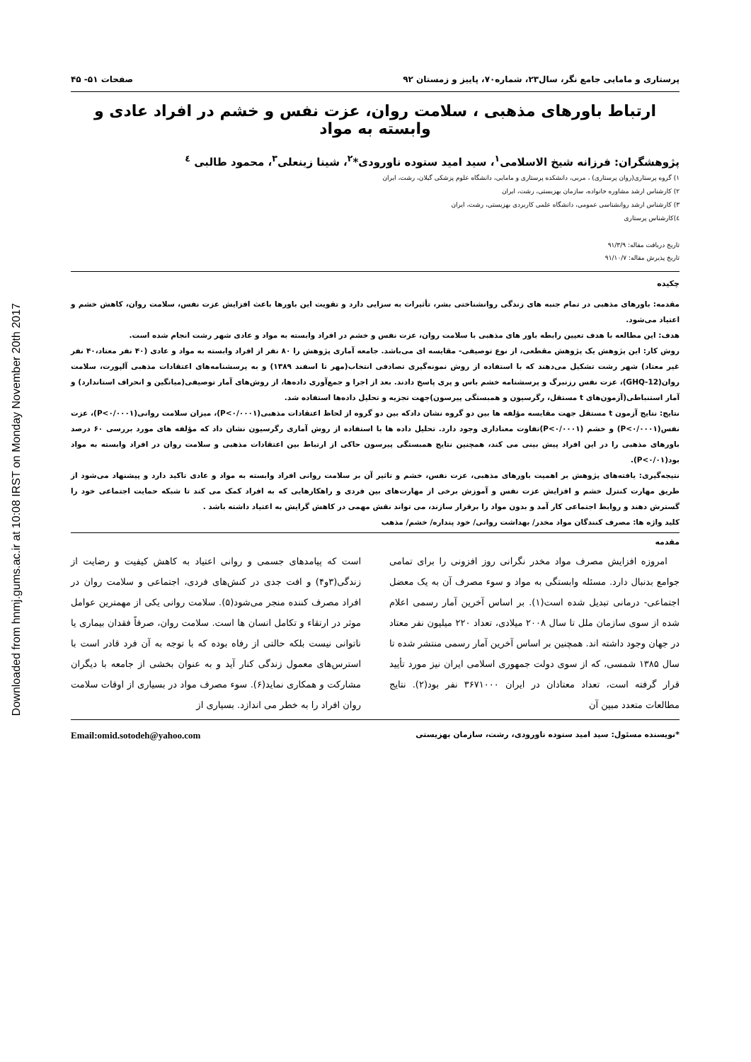Downloaded from hnmj.gums.ac.ir at 10:08 IRST on Monday November 20th 2017
پرستاری و مامایی جامع نگر، سال۲۳، شماره۷۰، پاییز و زمستان ۹۲ صفحات ۵۱- ۴۵
ارتباط باورهای مذهبی ، سلامت روان، عزت نفس و خشم در افراد عادی و وابسته به مواد
پژوهشگران: فرزانه شیخ الاسلامی<sup>۱</sup>، سید امید ستوده ناورودی*<sup>۲</sup>، شینا زینعلی<sup>۳</sup>، محمود طالبی <sup>٤</sup>
۱) گروه پرستاری(روان پرستاری) ، مربی، دانشکده پرستاری و مامایی، دانشگاه علوم پزشکی گیلان، رشت، ایران
۲) کارشناس ارشد مشاوره خانواده، سازمان بهزیستی، رشت، ایران
۳) کارشناس ارشد روانشناسی عمومی، دانشگاه علمی کاربردی بهزیستی، رشت، ایران
٤)کارشناس پرستاری
تاریخ دریافت مقاله: ۹۱/۳/۹
تاریخ پذیرش مقاله: ۹۱/۱۰/۷
چکیده
مقدمه: باورهای مذهبی در تمام جنبه های زندگی روانشناختی بشر، تأثیرات به سزایی دارد و تقویت این باورها باعث افزایش عزت نفس، سلامت روان، کاهش خشم و اعتیاد می‌شود.
هدف: این مطالعه با هدف تعیین رابطه باور های مذهبی با سلامت روان، عزت نفس و خشم در افراد وابسته به مواد و عادی شهر رشت انجام شده است.
روش کار: این پژوهش یک پژوهش مقطعی، از نوع توصیفی- مقایسه ای می‌باشد. جامعه آماری پژوهش را ۸۰ نفر از افراد وابسته به مواد و عادی (۴۰ نفر معتاد،۴۰ نفر غیر معتاد) شهر رشت تشکیل می‌دهند که با استفاده از روش نمونه‌گیری تصادفی انتخاب(مهر تا اسفند ۱۳۸۹) و به پرسشنامه‌های اعتقادات مذهبی آلپورت، سلامت روان(GHQ-12)، عزت نفس رزنبرگ و پرسشنامه خشم باس و پری پاسخ دادند. بعد از اجرا و جمع‌آوری داده‌ها، از روش‌های آمار توصیفی(میانگین و انحراف استاندارد) و آمار استنباطی(آزمون‌های t مستقل، رگرسیون و همبستگی پیرسون)جهت تجزیه و تحلیل داده‌ها استفاده شد.
نتایج: نتایج آزمون t مستقل جهت مقایسه مؤلفه ها بین دو گروه نشان دادکه بین دو گروه از لحاظ اعتقادات مذهبی(P<۰/۰۰۰۱)، میزان سلامت روانی(P<۰/۰۰۰۱)، عزت نفس(P<۰/۰۰۰۱) و خشم (P<۰/۰۰۰۱)تفاوت معناداری وجود دارد. تحلیل داده ها با استفاده از روش آماری رگرسیون نشان داد که مؤلفه های مورد بررسی ۶۰ درصد باورهای مذهبی را در این افراد پیش بینی می کند، همچنین نتایج همبستگی پیرسون حاکی از ارتباط بین اعتقادات مذهبی و سلامت روان در افراد وابسته به مواد بود(P<۰/۰۱).
نتیجه‌گیری: یافته‌های پژوهش بر اهمیت باورهای مذهبی، عزت نفس، خشم و تاثیر آن بر سلامت روانی افراد وابسته به مواد و عادی تاکید دارد و پیشنهاد می‌شود از طریق مهارت کنترل خشم و افزایش عزت نفس و آموزش برخی از مهارت‌های بین فردی و راهکارهایی که به افراد کمک می کند تا شبکه حمایت اجتماعی خود را گسترش دهند و روابط اجتماعی کار آمد و بدون مواد را برقرار سازند، می تواند نقش مهمی در کاهش گرایش به اعتیاد داشته باشد .
کلید واژه ها: مصرف کنندگان مواد مخدر/ بهداشت روانی/ خود پنداره/ خشم/ مذهب
مقدمه
امروزه افزایش مصرف مواد مخدر نگرانی روز افزونی را برای تمامی جوامع بدنبال دارد. مسئله وابستگی به مواد و سوء مصرف آن به یک معضل اجتماعی- درمانی تبدیل شده است(۱). بر اساس آخرین آمار رسمی اعلام شده از سوی سازمان ملل تا سال ۲۰۰۸ میلادی، تعداد ۲۲۰ میلیون نفر معتاد در جهان وجود داشته اند. همچنین بر اساس آخرین آمار رسمی منتشر شده تا سال ۱۳۸۵ شمسی، که از سوی دولت جمهوری اسلامی ایران نیز مورد تأیید قرار گرفته است، تعداد معتادان در ایران ۳۶۷۱۰۰۰ نفر بود(۲). نتایج مطالعات متعدد مبین آن
است که پیامدهای جسمی و روانی اعتیاد به کاهش کیفیت و رضایت از زندگی(۳و۴) و افت جدی در کنش‌های فردی، اجتماعی و سلامت روان در افراد مصرف کننده منجر می‌شود(۵). سلامت روانی یکی از مهمترین عوامل موثر در ارتقاء و تکامل انسان ها است. سلامت روان، صرفاً فقدان بیماری یا ناتوانی نیست بلکه حالتی از رفاه بوده که با توجه به آن فرد قادر است با استرس‌های معمول زندگی کنار آید و به عنوان بخشی از جامعه با دیگران مشارکت و همکاری نماید(۶). سوء مصرف مواد در بسیاری از اوقات سلامت روان افراد را به خطر می اندازد. بسیاری از
*نویسنده مسئول: سید امید ستوده ناورودی، رشت، سازمان بهزیستی Email:omid.sotodeh@yahoo.com